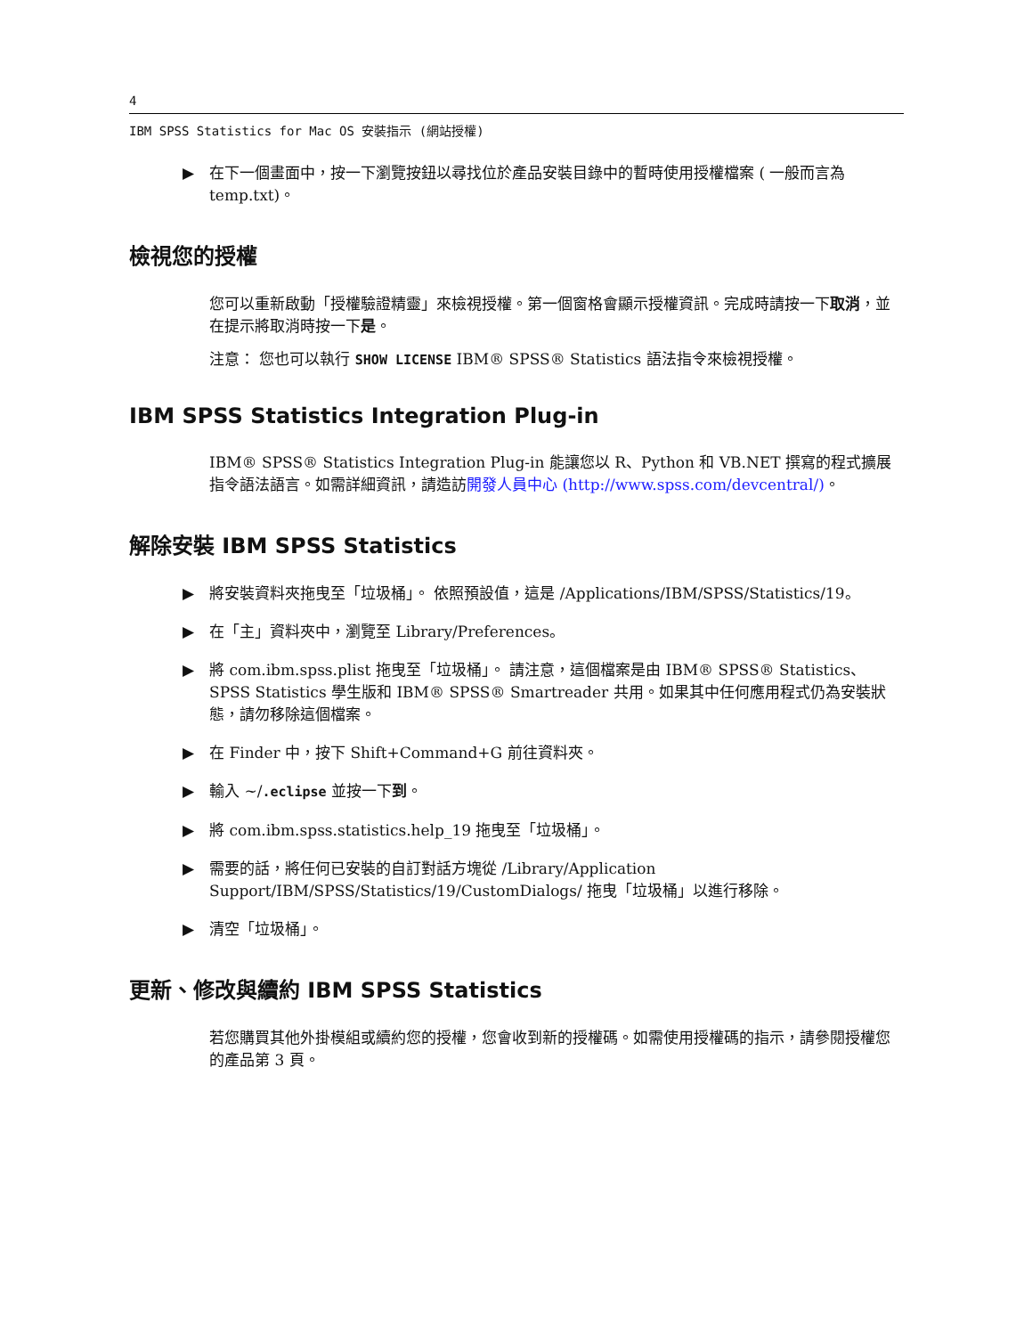4
IBM SPSS Statistics for Mac OS 安裝指示 (網站授權)
▶ 在下一個畫面中，按一下瀏覽按鈕以尋找位於產品安裝目錄中的暫時使用授權檔案 ( 一般而言為 temp.txt)。
檢視您的授權
您可以重新啟動「授權驗證精靈」來檢視授權。第一個窗格會顯示授權資訊。完成時請按一下取消，並在提示將取消時按一下是。
注意： 您也可以執行 SHOW LICENSE IBM® SPSS® Statistics 語法指令來檢視授權。
IBM SPSS Statistics Integration Plug-in
IBM® SPSS® Statistics Integration Plug-in 能讓您以 R、Python 和 VB.NET 撰寫的程式擴展指令語法語言。如需詳細資訊，請造訪開發人員中心 (http://www.spss.com/devcentral/)。
解除安裝 IBM SPSS Statistics
▶ 將安裝資料夾拖曳至「垃圾桶」。 依照預設值，這是 /Applications/IBM/SPSS/Statistics/19。
▶ 在「主」資料夾中，瀏覽至 Library/Preferences。
▶ 將 com.ibm.spss.plist 拖曳至「垃圾桶」。 請注意，這個檔案是由 IBM® SPSS® Statistics、SPSS Statistics 學生版和 IBM® SPSS® Smartreader 共用。如果其中任何應用程式仍為安裝狀態，請勿移除這個檔案。
▶ 在 Finder 中，按下 Shift+Command+G 前往資料夾。
▶ 輸入 ~/.eclipse 並按一下到。
▶ 將 com.ibm.spss.statistics.help_19 拖曳至「垃圾桶」。
▶ 需要的話，將任何已安裝的自訂對話方塊從 /Library/Application Support/IBM/SPSS/Statistics/19/CustomDialogs/ 拖曳「垃圾桶」以進行移除。
▶ 清空「垃圾桶」。
更新、修改與續約 IBM SPSS Statistics
若您購買其他外掛模組或續約您的授權，您會收到新的授權碼。如需使用授權碼的指示，請參閱授權您的產品第 3 頁。